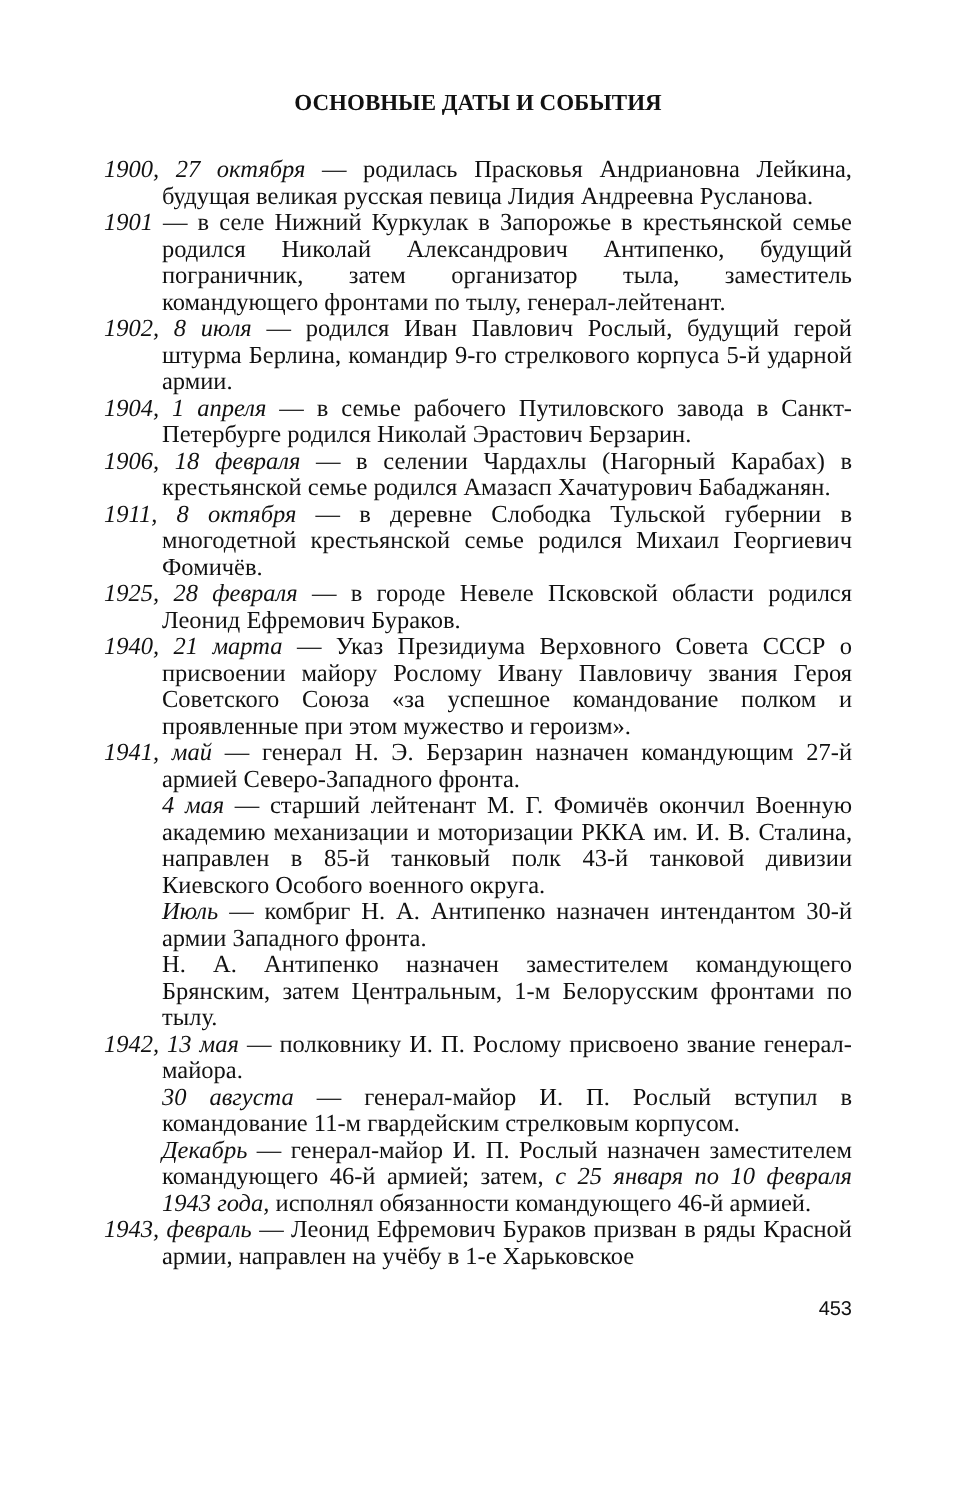ОСНОВНЫЕ ДАТЫ И СОБЫТИЯ
1900, 27 октября — родилась Прасковья Андриановна Лейкина, будущая великая русская певица Лидия Андреевна Русланова.
1901 — в селе Нижний Куркулак в Запорожье в крестьянской семье родился Николай Александрович Антипенко, будущий пограничник, затем организатор тыла, заместитель командующего фронтами по тылу, генерал-лейтенант.
1902, 8 июля — родился Иван Павлович Рослый, будущий герой штурма Берлина, командир 9-го стрелкового корпуса 5-й ударной армии.
1904, 1 апреля — в семье рабочего Путиловского завода в Санкт-Петербурге родился Николай Эрастович Берзарин.
1906, 18 февраля — в селении Чардахлы (Нагорный Карабах) в крестьянской семье родился Амазасп Хачатурович Бабаджанян.
1911, 8 октября — в деревне Слободка Тульской губернии в многодетной крестьянской семье родился Михаил Георгиевич Фомичёв.
1925, 28 февраля — в городе Невеле Псковской области родился Леонид Ефремович Бураков.
1940, 21 марта — Указ Президиума Верховного Совета СССР о присвоении майору Рослому Ивану Павловичу звания Героя Советского Союза «за успешное командование полком и проявленные при этом мужество и героизм».
1941, май — генерал Н. Э. Берзарин назначен командующим 27-й армией Северо-Западного фронта.
4 мая — старший лейтенант М. Г. Фомичёв окончил Военную академию механизации и моторизации РККА им. И. В. Сталина, направлен в 85-й танковый полк 43-й танковой дивизии Киевского Особого военного округа.
Июль — комбриг Н. А. Антипенко назначен интендантом 30-й армии Западного фронта.
Н. А. Антипенко назначен заместителем командующего Брянским, затем Центральным, 1-м Белорусским фронтами по тылу.
1942, 13 мая — полковнику И. П. Рослому присвоено звание генерал-майора.
30 августа — генерал-майор И. П. Рослый вступил в командование 11-м гвардейским стрелковым корпусом.
Декабрь — генерал-майор И. П. Рослый назначен заместителем командующего 46-й армией; затем, с 25 января по 10 февраля 1943 года, исполнял обязанности командующего 46-й армией.
1943, февраль — Леонид Ефремович Бураков призван в ряды Красной армии, направлен на учёбу в 1-е Харьковское
453